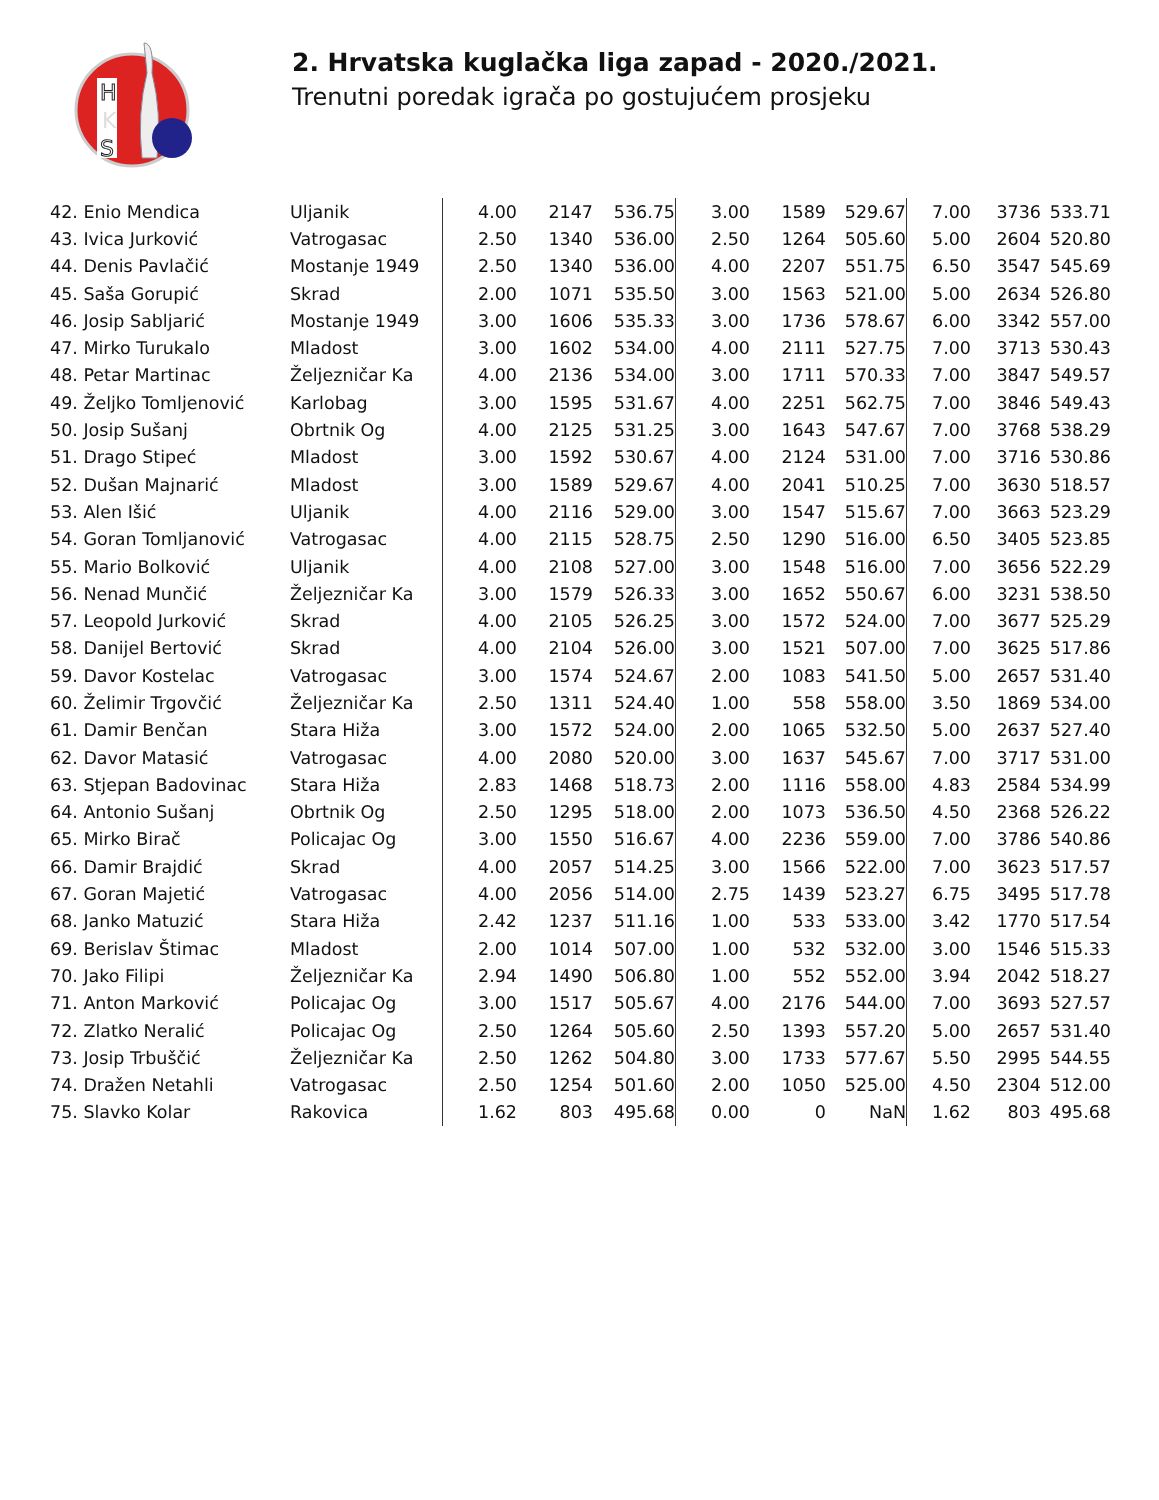H
K
S
2. Hrvatska kuglačka liga zapad - 2020./2021.
Trenutni poredak igrača po gostujućem prosjeku
| 42. Enio Mendica | Uljanik | 4.00 | 2147 | 536.75 | 3.00 | 1589 | 529.67 | 7.00 | 3736 | 533.71 |
| 43. Ivica Jurković | Vatrogasac | 2.50 | 1340 | 536.00 | 2.50 | 1264 | 505.60 | 5.00 | 2604 | 520.80 |
| 44. Denis Pavlačić | Mostanje 1949 | 2.50 | 1340 | 536.00 | 4.00 | 2207 | 551.75 | 6.50 | 3547 | 545.69 |
| 45. Saša Gorupić | Skrad | 2.00 | 1071 | 535.50 | 3.00 | 1563 | 521.00 | 5.00 | 2634 | 526.80 |
| 46. Josip Sabljarić | Mostanje 1949 | 3.00 | 1606 | 535.33 | 3.00 | 1736 | 578.67 | 6.00 | 3342 | 557.00 |
| 47. Mirko Turukalo | Mladost | 3.00 | 1602 | 534.00 | 4.00 | 2111 | 527.75 | 7.00 | 3713 | 530.43 |
| 48. Petar Martinac | Željezničar Ka | 4.00 | 2136 | 534.00 | 3.00 | 1711 | 570.33 | 7.00 | 3847 | 549.57 |
| 49. Željko Tomljenović | Karlobag | 3.00 | 1595 | 531.67 | 4.00 | 2251 | 562.75 | 7.00 | 3846 | 549.43 |
| 50. Josip Sušanj | Obrtnik Og | 4.00 | 2125 | 531.25 | 3.00 | 1643 | 547.67 | 7.00 | 3768 | 538.29 |
| 51. Drago Stipeć | Mladost | 3.00 | 1592 | 530.67 | 4.00 | 2124 | 531.00 | 7.00 | 3716 | 530.86 |
| 52. Dušan Majnarić | Mladost | 3.00 | 1589 | 529.67 | 4.00 | 2041 | 510.25 | 7.00 | 3630 | 518.57 |
| 53. Alen Išić | Uljanik | 4.00 | 2116 | 529.00 | 3.00 | 1547 | 515.67 | 7.00 | 3663 | 523.29 |
| 54. Goran Tomljanović | Vatrogasac | 4.00 | 2115 | 528.75 | 2.50 | 1290 | 516.00 | 6.50 | 3405 | 523.85 |
| 55. Mario Bolković | Uljanik | 4.00 | 2108 | 527.00 | 3.00 | 1548 | 516.00 | 7.00 | 3656 | 522.29 |
| 56. Nenad Munčić | Željezničar Ka | 3.00 | 1579 | 526.33 | 3.00 | 1652 | 550.67 | 6.00 | 3231 | 538.50 |
| 57. Leopold Jurković | Skrad | 4.00 | 2105 | 526.25 | 3.00 | 1572 | 524.00 | 7.00 | 3677 | 525.29 |
| 58. Danijel Bertović | Skrad | 4.00 | 2104 | 526.00 | 3.00 | 1521 | 507.00 | 7.00 | 3625 | 517.86 |
| 59. Davor Kostelac | Vatrogasac | 3.00 | 1574 | 524.67 | 2.00 | 1083 | 541.50 | 5.00 | 2657 | 531.40 |
| 60. Želimir Trgovčić | Željezničar Ka | 2.50 | 1311 | 524.40 | 1.00 | 558 | 558.00 | 3.50 | 1869 | 534.00 |
| 61. Damir Benčan | Stara Hiža | 3.00 | 1572 | 524.00 | 2.00 | 1065 | 532.50 | 5.00 | 2637 | 527.40 |
| 62. Davor Matasić | Vatrogasac | 4.00 | 2080 | 520.00 | 3.00 | 1637 | 545.67 | 7.00 | 3717 | 531.00 |
| 63. Stjepan Badovinac | Stara Hiža | 2.83 | 1468 | 518.73 | 2.00 | 1116 | 558.00 | 4.83 | 2584 | 534.99 |
| 64. Antonio Sušanj | Obrtnik Og | 2.50 | 1295 | 518.00 | 2.00 | 1073 | 536.50 | 4.50 | 2368 | 526.22 |
| 65. Mirko Birač | Policajac Og | 3.00 | 1550 | 516.67 | 4.00 | 2236 | 559.00 | 7.00 | 3786 | 540.86 |
| 66. Damir Brajdić | Skrad | 4.00 | 2057 | 514.25 | 3.00 | 1566 | 522.00 | 7.00 | 3623 | 517.57 |
| 67. Goran Majetić | Vatrogasac | 4.00 | 2056 | 514.00 | 2.75 | 1439 | 523.27 | 6.75 | 3495 | 517.78 |
| 68. Janko Matuzić | Stara Hiža | 2.42 | 1237 | 511.16 | 1.00 | 533 | 533.00 | 3.42 | 1770 | 517.54 |
| 69. Berislav Štimac | Mladost | 2.00 | 1014 | 507.00 | 1.00 | 532 | 532.00 | 3.00 | 1546 | 515.33 |
| 70. Jako Filipi | Željezničar Ka | 2.94 | 1490 | 506.80 | 1.00 | 552 | 552.00 | 3.94 | 2042 | 518.27 |
| 71. Anton Marković | Policajac Og | 3.00 | 1517 | 505.67 | 4.00 | 2176 | 544.00 | 7.00 | 3693 | 527.57 |
| 72. Zlatko Neralić | Policajac Og | 2.50 | 1264 | 505.60 | 2.50 | 1393 | 557.20 | 5.00 | 2657 | 531.40 |
| 73. Josip Trbuščić | Željezničar Ka | 2.50 | 1262 | 504.80 | 3.00 | 1733 | 577.67 | 5.50 | 2995 | 544.55 |
| 74. Dražen Netahli | Vatrogasac | 2.50 | 1254 | 501.60 | 2.00 | 1050 | 525.00 | 4.50 | 2304 | 512.00 |
| 75. Slavko Kolar | Rakovica | 1.62 | 803 | 495.68 | 0.00 | 0 | NaN | 1.62 | 803 | 495.68 |